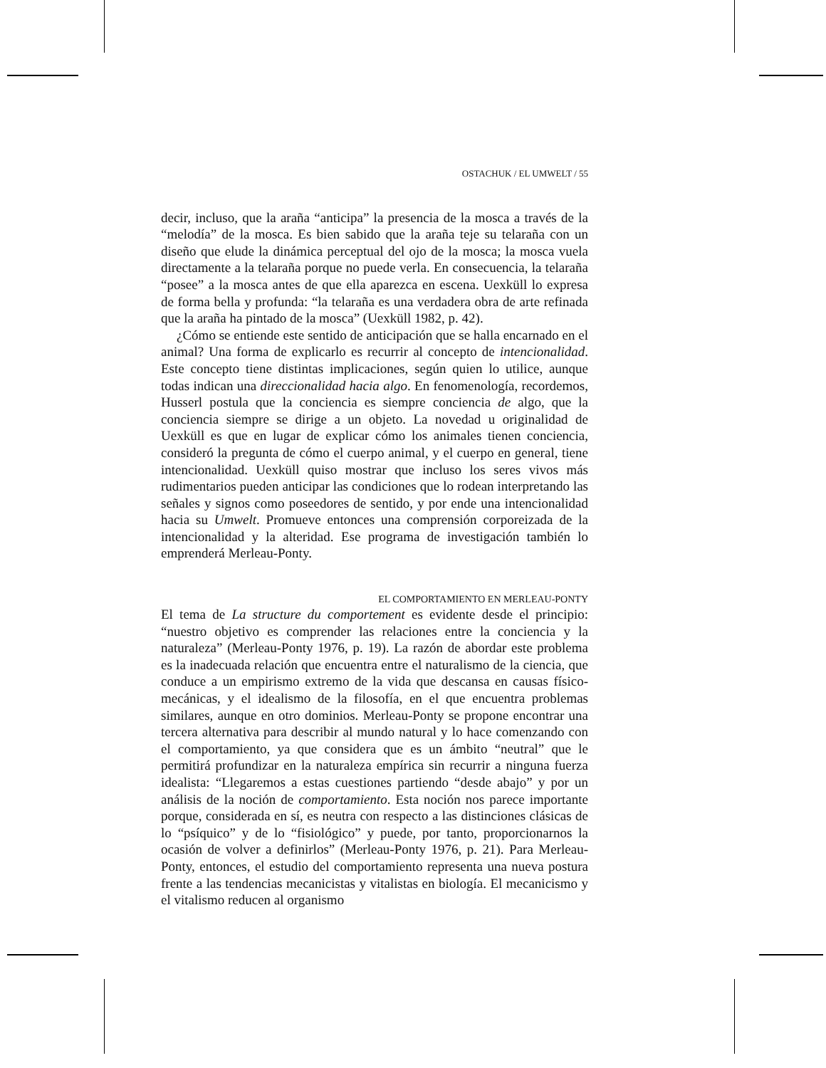OSTACHUK / EL UMWELT / 55
decir, incluso, que la araña “anticipa” la presencia de la mosca a través de la “melodía” de la mosca. Es bien sabido que la araña teje su telaraña con un diseño que elude la dinámica perceptual del ojo de la mosca; la mosca vuela directamente a la telaraña porque no puede verla. En consecuencia, la telaraña “posee” a la mosca antes de que ella aparezca en escena. Uexküll lo expresa de forma bella y profunda: “la telaraña es una verdadera obra de arte refinada que la araña ha pintado de la mosca” (Uexküll 1982, p. 42).
¿Cómo se entiende este sentido de anticipación que se halla encarnado en el animal? Una forma de explicarlo es recurrir al concepto de intencionalidad. Este concepto tiene distintas implicaciones, según quien lo utilice, aunque todas indican una direccionalidad hacia algo. En fenomenología, recordemos, Husserl postula que la conciencia es siempre conciencia de algo, que la conciencia siempre se dirige a un objeto. La novedad u originalidad de Uexküll es que en lugar de explicar cómo los animales tienen conciencia, consideró la pregunta de cómo el cuerpo animal, y el cuerpo en general, tiene intencionalidad. Uexküll quiso mostrar que incluso los seres vivos más rudimentarios pueden anticipar las condiciones que lo rodean interpretando las señales y signos como poseedores de sentido, y por ende una intencionalidad hacia su Umwelt. Promueve entonces una comprensión corporeizada de la intencionalidad y la alteridad. Ese programa de investigación también lo emprenderá Merleau-Ponty.
EL COMPORTAMIENTO EN MERLEAU-PONTY
El tema de La structure du comportement es evidente desde el principio: “nuestro objetivo es comprender las relaciones entre la conciencia y la naturaleza” (Merleau-Ponty 1976, p. 19). La razón de abordar este problema es la inadecuada relación que encuentra entre el naturalismo de la ciencia, que conduce a un empirismo extremo de la vida que descansa en causas físico-mecánicas, y el idealismo de la filosofía, en el que encuentra problemas similares, aunque en otro dominios. Merleau-Ponty se propone encontrar una tercera alternativa para describir al mundo natural y lo hace comenzando con el comportamiento, ya que considera que es un ámbito “neutral” que le permitirá profundizar en la naturaleza empírica sin recurrir a ninguna fuerza idealista: “Llegaremos a estas cuestiones partiendo “desde abajo” y por un análisis de la noción de comportamiento. Esta noción nos parece importante porque, considerada en sí, es neutra con respecto a las distinciones clásicas de lo “psíquico” y de lo “fisiológico” y puede, por tanto, proporcionarnos la ocasión de volver a definirlos” (Merleau-Ponty 1976, p. 21). Para Merleau-Ponty, entonces, el estudio del comportamiento representa una nueva postura frente a las tendencias mecanicistas y vitalistas en biología. El mecanicismo y el vitalismo reducen al organismo